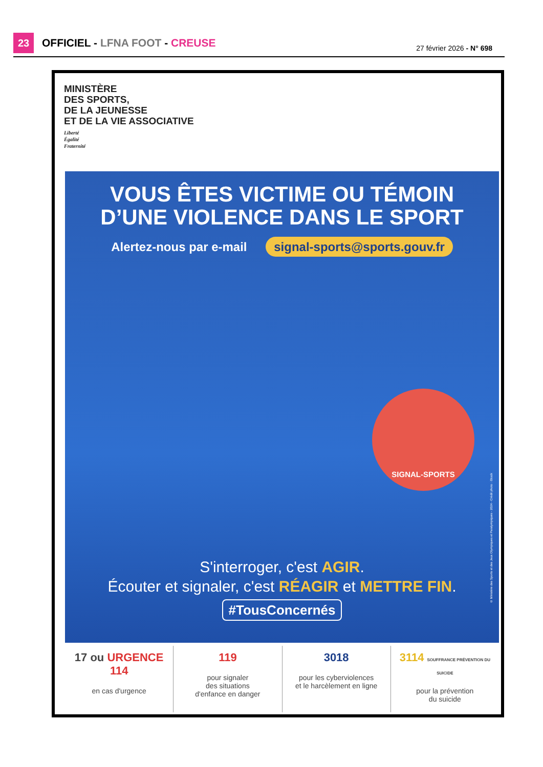23
OFFICIEL - LFNA FOOT - CREUSE
27 février 2026 - N° 698
MINISTÈRE
DES SPORTS,
DE LA JEUNESSE
ET DE LA VIE ASSOCIATIVE
Liberté
Égalité
Fraternité
VOUS ÊTES VICTIME OU TÉMOIN
D’UNE VIOLENCE DANS LE SPORT
Alertez-nous par e-mail signal-sports@sports.gouv.fr
SIGNAL-SPORTS
S'interroger, c'est AGIR.
Écouter et signaler, c'est RÉAGIR et METTRE FIN.
#TousConcernés
© Ministère des Sports et des Jeux Olympiques et Paralympiques - 2024 - Crédit photo : iStock
17 ou URGENCE 114
en cas d'urgence
119
pour signaler
des situations
d'enfance en danger
3018
pour les cyberviolences
et le harcèlement en ligne
3114 SOUFFRANCE PRÉVENTION DU SUICIDE
pour la prévention
du suicide